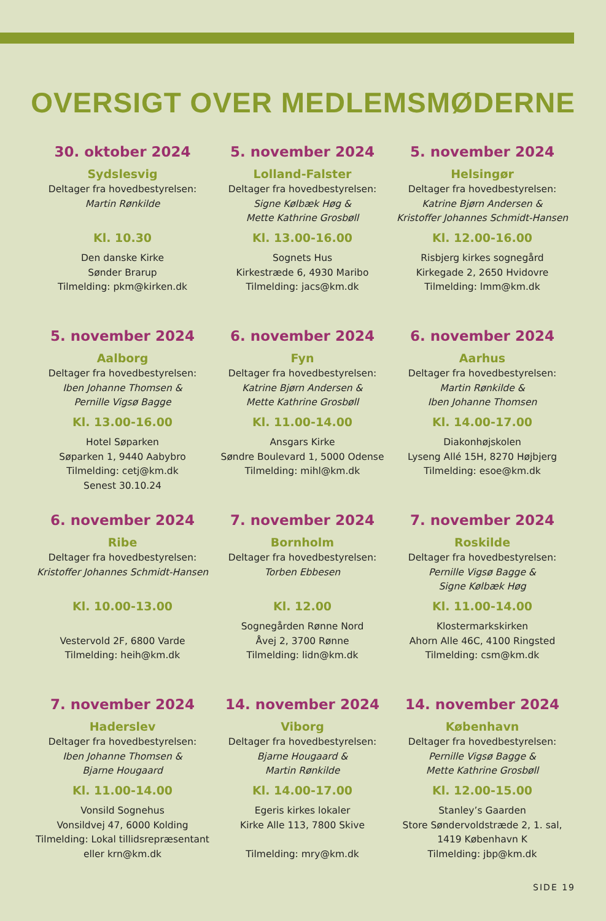OVERSIGT OVER MEDLEMSMØDERNE
30. oktober 2024
Sydslesvig
Deltager fra hovedbestyrelsen:
Martin Rønkilde
Kl. 10.30
Den danske Kirke
Sønder Brarup
Tilmelding: pkm@kirken.dk
5. november 2024
Lolland-Falster
Deltager fra hovedbestyrelsen:
Signe Kølbæk Høg &
Mette Kathrine Grosbøll
Kl. 13.00-16.00
Sognets Hus
Kirkestræde 6, 4930 Maribo
Tilmelding: jacs@km.dk
5. november 2024
Helsingør
Deltager fra hovedbestyrelsen:
Katrine Bjørn Andersen &
Kristoffer Johannes Schmidt-Hansen
Kl. 12.00-16.00
Risbjerg kirkes sognegård
Kirkegade 2, 2650 Hvidovre
Tilmelding: lmm@km.dk
5. november 2024
Aalborg
Deltager fra hovedbestyrelsen:
Iben Johanne Thomsen &
Pernille Vigsø Bagge
Kl. 13.00-16.00
Hotel Søparken
Søparken 1, 9440 Aabybro
Tilmelding: cetj@km.dk
Senest 30.10.24
6. november 2024
Fyn
Deltager fra hovedbestyrelsen:
Katrine Bjørn Andersen &
Mette Kathrine Grosbøll
Kl. 11.00-14.00
Ansgars Kirke
Søndre Boulevard 1, 5000 Odense
Tilmelding: mihl@km.dk
6. november 2024
Aarhus
Deltager fra hovedbestyrelsen:
Martin Rønkilde &
Iben Johanne Thomsen
Kl. 14.00-17.00
Diakonhøjskolen
Lyseng Allé 15H, 8270 Højbjerg
Tilmelding: esoe@km.dk
6. november 2024
Ribe
Deltager fra hovedbestyrelsen:
Kristoffer Johannes Schmidt-Hansen
Kl. 10.00-13.00
Vestervold 2F, 6800 Varde
Tilmelding: heih@km.dk
7. november 2024
Bornholm
Deltager fra hovedbestyrelsen:
Torben Ebbesen
Kl. 12.00
Sognegården Rønne Nord
Åvej 2, 3700 Rønne
Tilmelding: lidn@km.dk
7. november 2024
Roskilde
Deltager fra hovedbestyrelsen:
Pernille Vigsø Bagge &
Signe Kølbæk Høg
Kl. 11.00-14.00
Klostermarkskirken
Ahorn Alle 46C, 4100 Ringsted
Tilmelding: csm@km.dk
7. november 2024
Haderslev
Deltager fra hovedbestyrelsen:
Iben Johanne Thomsen &
Bjarne Hougaard
Kl. 11.00-14.00
Vonsild Sognehus
Vonsildvej 47, 6000 Kolding
Tilmelding: Lokal tillidsrepræsentant
eller krn@km.dk
14. november 2024
Viborg
Deltager fra hovedbestyrelsen:
Bjarne Hougaard &
Martin Rønkilde
Kl. 14.00-17.00
Egeris kirkes lokaler
Kirke Alle 113, 7800 Skive
Tilmelding: mry@km.dk
14. november 2024
København
Deltager fra hovedbestyrelsen:
Pernille Vigsø Bagge &
Mette Kathrine Grosbøll
Kl. 12.00-15.00
Stanley’s Gaarden
Store Søndervoldstræde 2, 1. sal,
1419 København K
Tilmelding: jbp@km.dk
SIDE 19